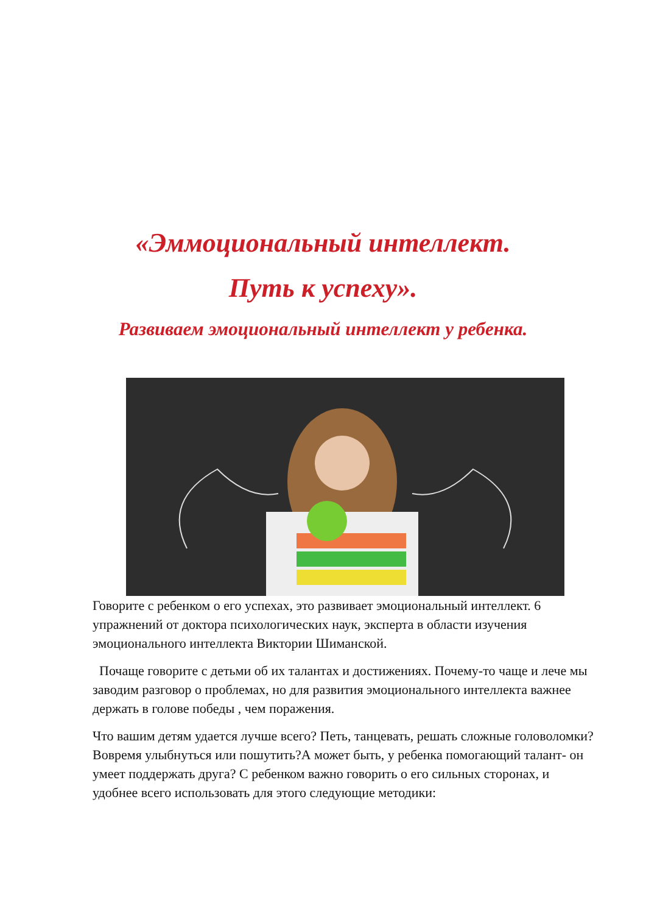«Эммоциональный интеллект.
Путь к успеху».
Развиваем эмоциональный интеллект у ребенка.
Говорите с ребенком о его успехах, это развивает эмоциональный интеллект. 6 упражнений от доктора психологических наук, эксперта в области изучения эмоционального интеллекта Виктории Шиманской.
Почаще говорите с детьми об их талантах и достижениях. Почему-то чаще и лече мы заводим разговор о проблемах, но для развития эмоционального интеллекта важнее держать в голове победы , чем поражения.
Что вашим детям удается лучше всего? Петь, танцевать, решать сложные головоломки? Вовремя улыбнуться или пошутить?А может быть, у ребенка помогающий талант- он умеет поддержать друга? С ребенком важно говорить о его сильных сторонах, и удобнее всего использовать для этого следующие методики: